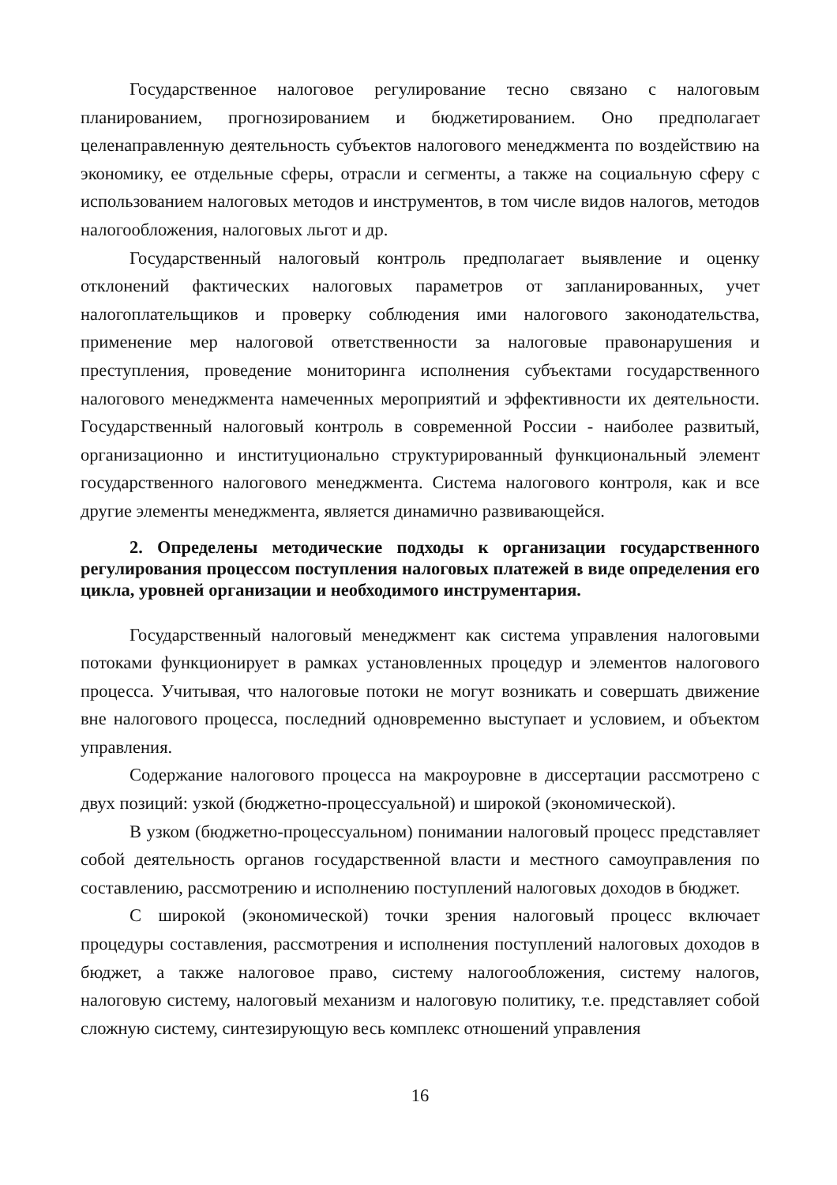Государственное налоговое регулирование тесно связано с налоговым планированием, прогнозированием и бюджетированием. Оно предполагает целенаправленную деятельность субъектов налогового менеджмента по воздействию на экономику, ее отдельные сферы, отрасли и сегменты, а также на социальную сферу с использованием налоговых методов и инструментов, в том числе видов налогов, методов налогообложения, налоговых льгот и др.
Государственный налоговый контроль предполагает выявление и оценку отклонений фактических налоговых параметров от запланированных, учет налогоплательщиков и проверку соблюдения ими налогового законодательства, применение мер налоговой ответственности за налоговые правонарушения и преступления, проведение мониторинга исполнения субъектами государственного налогового менеджмента намеченных мероприятий и эффективности их деятельности. Государственный налоговый контроль в современной России - наиболее развитый, организационно и институционально структурированный функциональный элемент государственного налогового менеджмента. Система налогового контроля, как и все другие элементы менеджмента, является динамично развивающейся.
2. Определены методические подходы к организации государственного регулирования процессом поступления налоговых платежей в виде определения его цикла, уровней организации и необходимого инструментария.
Государственный налоговый менеджмент как система управления налоговыми потоками функционирует в рамках установленных процедур и элементов налогового процесса. Учитывая, что налоговые потоки не могут возникать и совершать движение вне налогового процесса, последний одновременно выступает и условием, и объектом управления.
Содержание налогового процесса на макроуровне в диссертации рассмотрено с двух позиций: узкой (бюджетно-процессуальной) и широкой (экономической).
В узком (бюджетно-процессуальном) понимании налоговый процесс представляет собой деятельность органов государственной власти и местного самоуправления по составлению, рассмотрению и исполнению поступлений налоговых доходов в бюджет.
С широкой (экономической) точки зрения налоговый процесс включает процедуры составления, рассмотрения и исполнения поступлений налоговых доходов в бюджет, а также налоговое право, систему налогообложения, систему налогов, налоговую систему, налоговый механизм и налоговую политику, т.е. представляет собой сложную систему, синтезирующую весь комплекс отношений управления
16